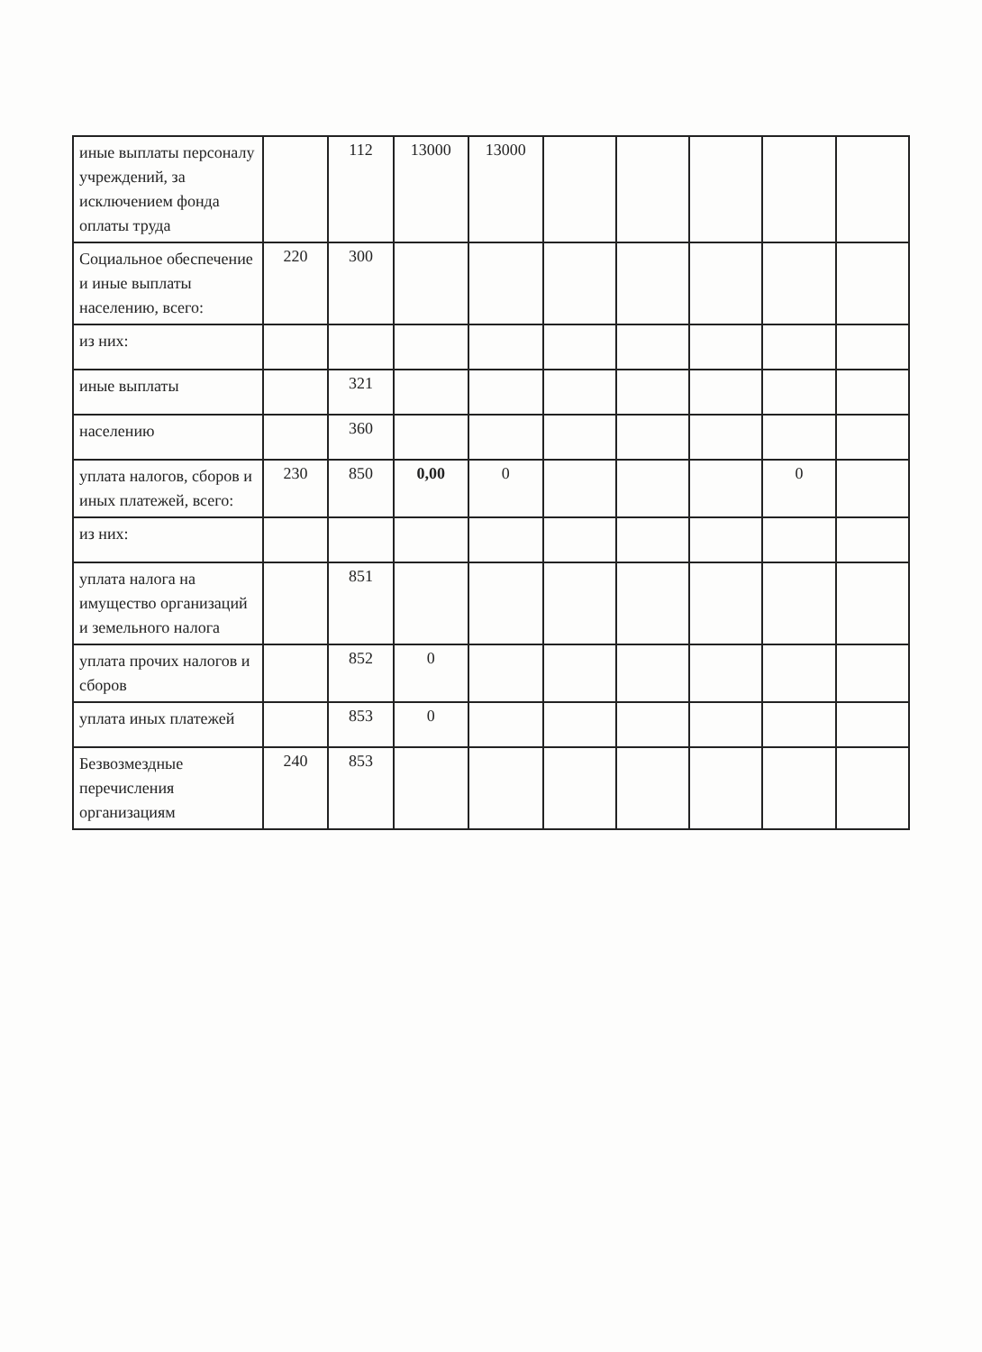| иные выплаты персоналу учреждений, за исключением фонда оплаты труда | | 112 | 13000 | 13000 | | | | | |
| Социальное обеспечение и иные выплаты населению, всего: | 220 | 300 | | | | | | | |
| из них: | | | | | | | | | |
| иные выплаты | | 321 | | | | | | | |
| населению | | 360 | | | | | | | |
| уплата налогов, сборов и иных платежей, всего: | 230 | 850 | 0,00 | 0 | | | | 0 | |
| из них: | | | | | | | | | |
| уплата налога на имущество организаций и земельного налога | | 851 | | | | | | | |
| уплата прочих налогов и сборов | | 852 | 0 | | | | | | |
| уплата иных платежей | | 853 | 0 | | | | | | |
| Безвозмездные перечисления организациям | 240 | 853 | | | | | | | |